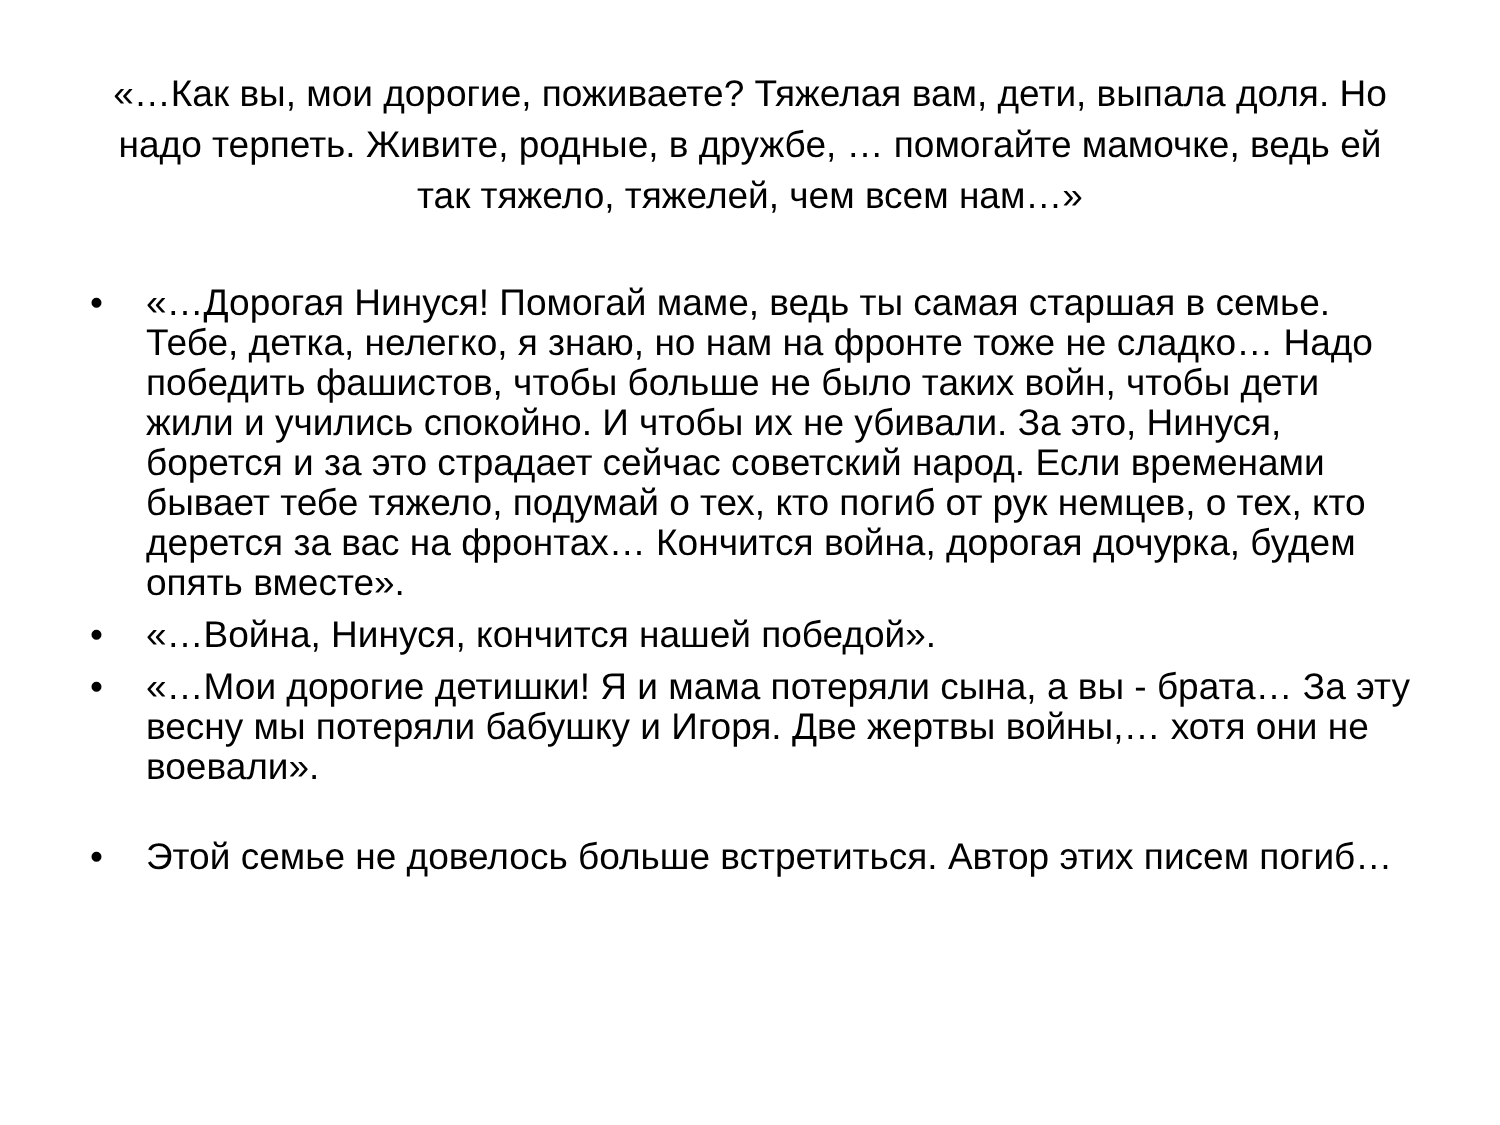«…Как вы, мои дорогие, поживаете? Тяжелая вам, дети, выпала доля. Но надо терпеть. Живите, родные, в дружбе, … помогайте мамочке, ведь ей так тяжело, тяжелей, чем всем нам…»
• «…Дорогая Нинуся! Помогай маме, ведь ты самая старшая в семье. Тебе, детка, нелегко, я знаю, но нам на фронте тоже не сладко… Надо победить фашистов, чтобы больше не было таких войн, чтобы дети жили и учились спокойно. И чтобы их не убивали. За это, Нинуся, борется и за это страдает сейчас советский народ. Если временами бывает тебе тяжело, подумай о тех, кто погиб от рук немцев, о тех, кто дерется за вас на фронтах… Кончится война, дорогая дочурка, будем опять вместе».
• «…Война, Нинуся, кончится нашей победой».
• «…Мои дорогие детишки! Я и мама потеряли сына, а вы - брата… За эту весну мы потеряли бабушку и Игоря. Две жертвы войны,… хотя они не воевали».
• Этой семье не довелось больше встретиться. Автор этих писем погиб…